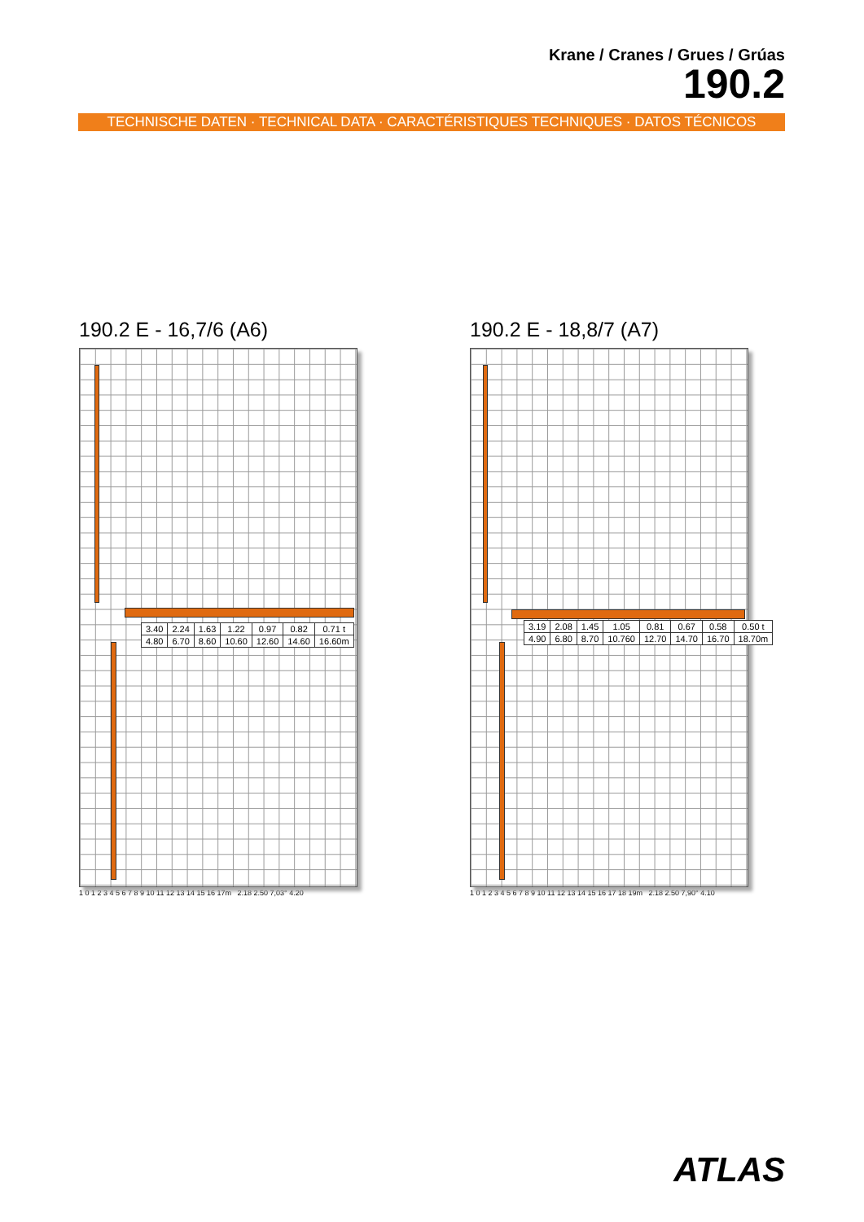Krane / Cranes / Grues / Grúas
190.2
TECHNISCHE DATEN · TECHNICAL DATA · CARACTÉRISTIQUES TECHNIQUES · DATOS TÉCNICOS
190.2 E - 16,7/6 (A6)
| 3.40 | 2.24 | 1.63 | 1.22 | 0.97 | 0.82 | 0.71 t |
| 4.80 | 6.70 | 8.60 | 10.60 | 12.60 | 14.60 | 16.60m |
1 0 1 2 3 4 5 6 7 8 9 10 11 12 13 14 15 16 17m 2.18 2.50 7,03° 4.20
190.2 E - 18,8/7 (A7)
| 3.19 | 2.08 | 1.45 | 1.05 | 0.81 | 0.67 | 0.58 | 0.50 t |
| 4.90 | 6.80 | 8.70 | 10.760 | 12.70 | 14.70 | 16.70 | 18.70m |
1 0 1 2 3 4 5 6 7 8 9 10 11 12 13 14 15 16 17 18 19m 2.18 2.50 7,90° 4.10
ATLAS